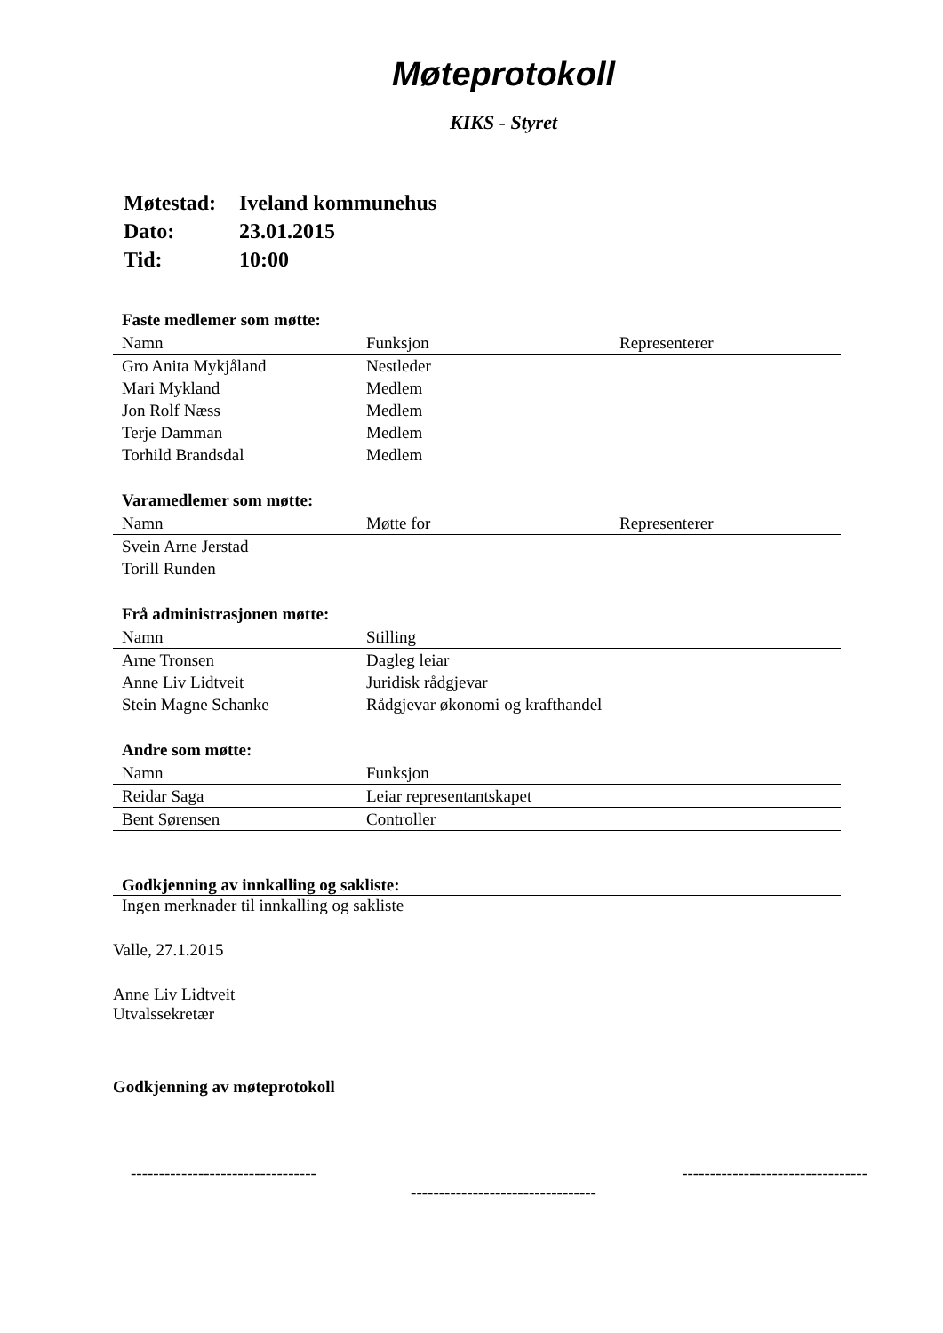Møteprotokoll
KIKS - Styret
| Møtestad: | Iveland kommunehus |
| Dato: | 23.01.2015 |
| Tid: | 10:00 |
Faste medlemer som møtte:
| Namn | Funksjon | Representerer |
| --- | --- | --- |
| Gro Anita Mykjåland | Nestleder | |
| Mari Mykland | Medlem | |
| Jon Rolf Næss | Medlem | |
| Terje Damman | Medlem | |
| Torhild Brandsdal | Medlem | |
Varamedlemer som møtte:
| Namn | Møtte for | Representerer |
| --- | --- | --- |
| Svein Arne Jerstad | | |
| Torill Runden | | |
Frå administrasjonen møtte:
| Namn | Stilling |
| --- | --- |
| Arne Tronsen | Dagleg leiar |
| Anne Liv Lidtveit | Juridisk rådgjevar |
| Stein Magne Schanke | Rådgjevar økonomi og krafthandel |
Andre som møtte:
| Namn | Funksjon |
| --- | --- |
| Reidar Saga | Leiar representantskapet |
| Bent Sørensen | Controller |
Godkjenning av innkalling og sakliste:
Ingen merknader til innkalling og sakliste
Valle, 27.1.2015
Anne Liv Lidtveit
Utvalssekretær
Godkjenning av møteprotokoll
--------------------------------- ---------------------------------
---------------------------------